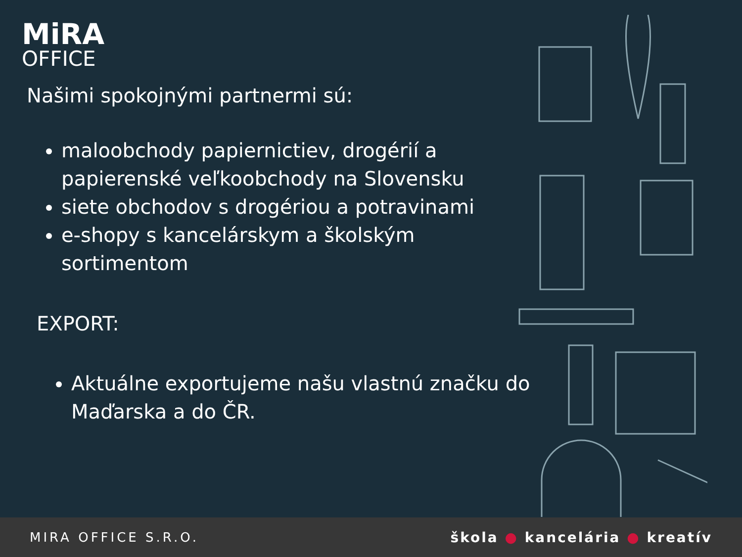MiRA
OFFICE
Našimi spokojnými partnermi sú:
maloobchody papiernictiev, drogérií a papierenské veľkoobchody na Slovensku
siete obchodov s drogériou a potravinami
e-shopy s kancelárskym a školským sortimentom
EXPORT:
Aktuálne exportujeme našu vlastnú značku do Maďarska a do ČR.
MIRA OFFICE S.R.O. škola ● kancelária ● kreatív